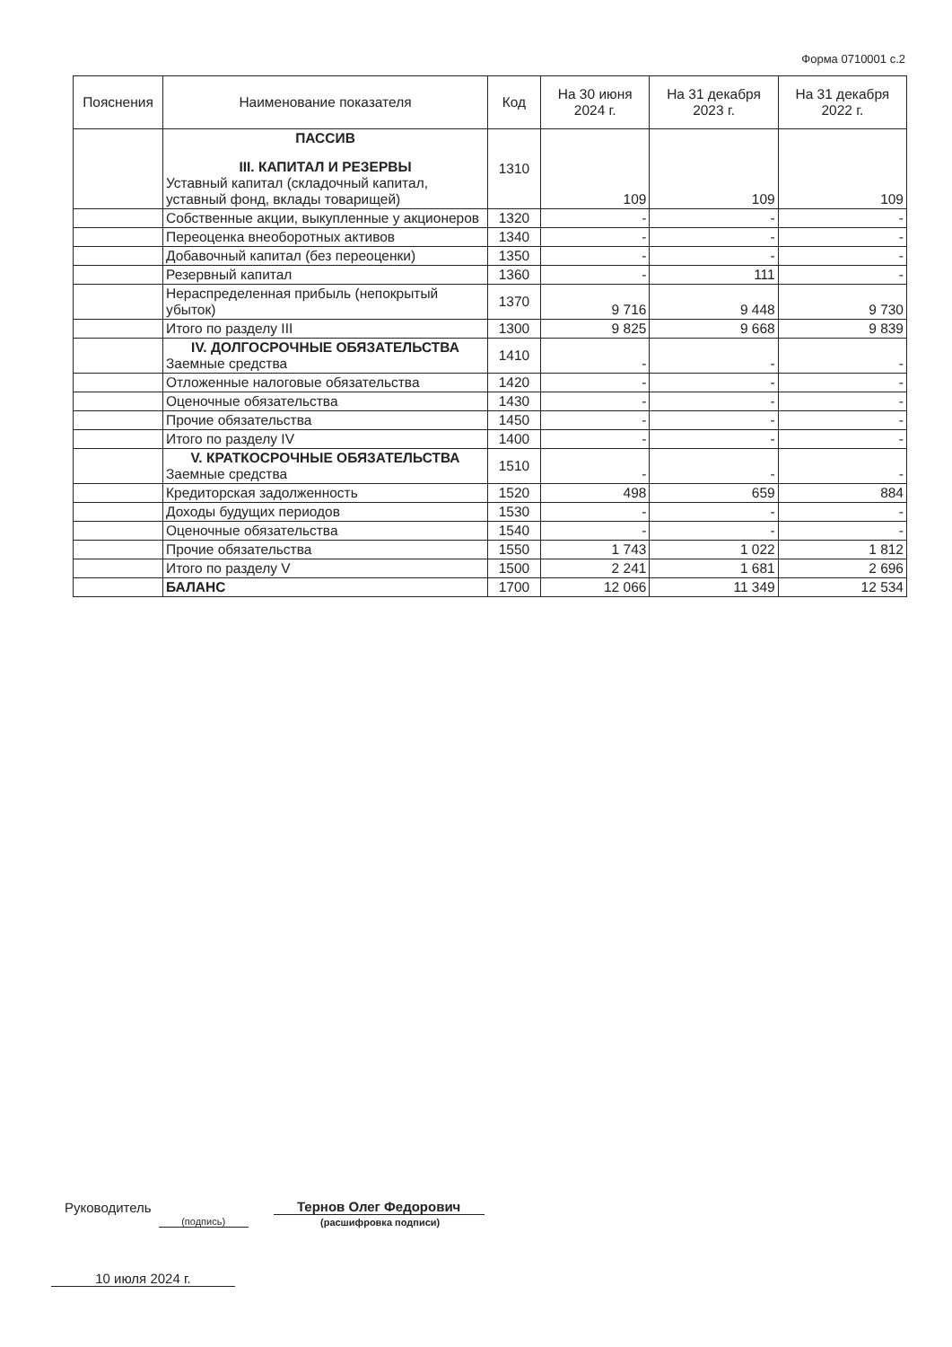Форма 0710001 с.2
| Пояснения | Наименование показателя | Код | На 30 июня 2024 г. | На 31 декабря 2023 г. | На 31 декабря 2022 г. |
| --- | --- | --- | --- | --- | --- |
| | ПАССИВ III. КАПИТАЛ И РЕЗЕРВЫ Уставный капитал (складочный капитал, уставный фонд, вклады товарищей) | 1310 | 109 | 109 | 109 |
| | Собственные акции, выкупленные у акционеров | 1320 | - | - | - |
| | Переоценка внеоборотных активов | 1340 | - | - | - |
| | Добавочный капитал (без переоценки) | 1350 | - | - | - |
| | Резервный капитал | 1360 | - | 111 | - |
| | Нераспределенная прибыль (непокрытый убыток) | 1370 | 9 716 | 9 448 | 9 730 |
| | Итого по разделу III | 1300 | 9 825 | 9 668 | 9 839 |
| | IV. ДОЛГОСРОЧНЫЕ ОБЯЗАТЕЛЬСТВА Заемные средства | 1410 | - | - | - |
| | Отложенные налоговые обязательства | 1420 | - | - | - |
| | Оценочные обязательства | 1430 | - | - | - |
| | Прочие обязательства | 1450 | - | - | - |
| | Итого по разделу IV | 1400 | - | - | - |
| | V. КРАТКОСРОЧНЫЕ ОБЯЗАТЕЛЬСТВА Заемные средства | 1510 | - | - | - |
| | Кредиторская задолженность | 1520 | 498 | 659 | 884 |
| | Доходы будущих периодов | 1530 | - | - | - |
| | Оценочные обязательства | 1540 | - | - | - |
| | Прочие обязательства | 1550 | 1 743 | 1 022 | 1 812 |
| | Итого по разделу V | 1500 | 2 241 | 1 681 | 2 696 |
| | БАЛАНС | 1700 | 12 066 | 11 349 | 12 534 |
Руководитель (подпись) Тернов Олег Федорович
(расшифровка подписи)
10 июля 2024 г.